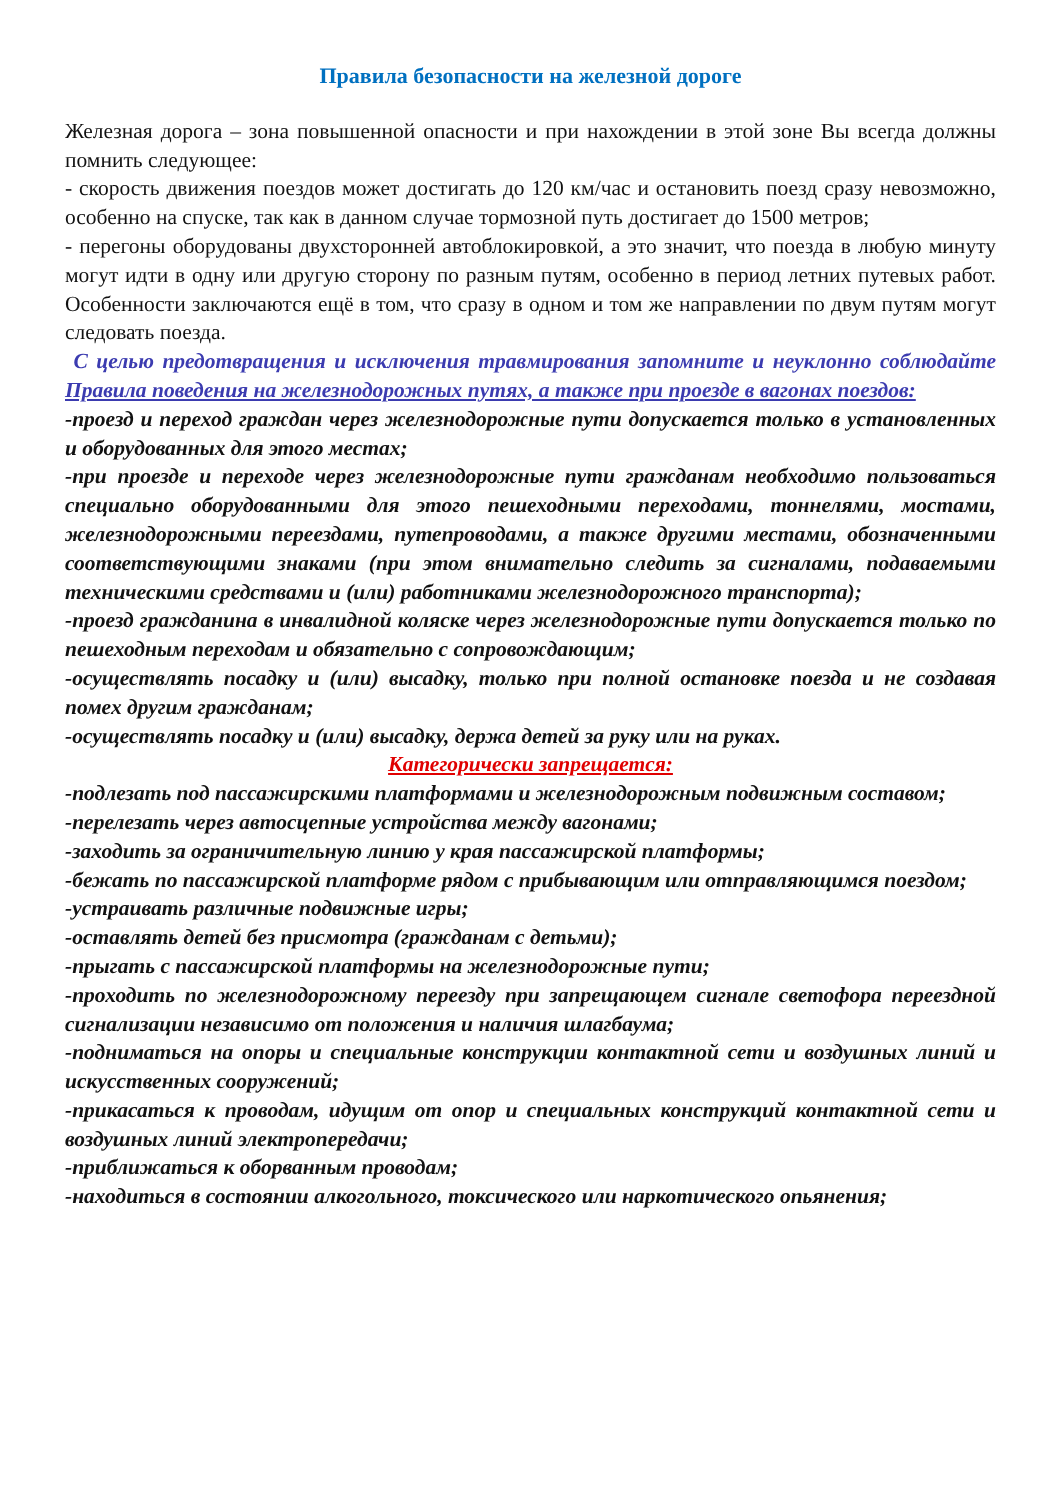Правила безопасности на железной дороге
Железная дорога – зона повышенной опасности и при нахождении в этой зоне Вы всегда должны помнить следующее:
- скорость движения поездов может достигать до 120 км/час и остановить поезд сразу невозможно, особенно на спуске, так как в данном случае тормозной путь достигает до 1500 метров;
- перегоны оборудованы двухсторонней автоблокировкой, а это значит, что поезда в любую минуту могут идти в одну или другую сторону по разным путям, особенно в период летних путевых работ. Особенности заключаются ещё в том, что сразу в одном и том же направлении по двум путям могут следовать поезда.
С целью предотвращения и исключения травмирования запомните и неуклонно соблюдайте Правила поведения на железнодорожных путях, а также при проезде в вагонах поездов:
-проезд и переход граждан через железнодорожные пути допускается только в установленных и оборудованных для этого местах;
-при проезде и переходе через железнодорожные пути гражданам необходимо пользоваться специально оборудованными для этого пешеходными переходами, тоннелями, мостами, железнодорожными переездами, путепроводами, а также другими местами, обозначенными соответствующими знаками (при этом внимательно следить за сигналами, подаваемыми техническими средствами и (или) работниками железнодорожного транспорта);
-проезд гражданина в инвалидной коляске через железнодорожные пути допускается только по пешеходным переходам и обязательно с сопровождающим;
-осуществлять посадку и (или) высадку, только при полной остановке поезда и не создавая помех другим гражданам;
-осуществлять посадку и (или) высадку, держа детей за руку или на руках.
Категорически запрещается:
-подлезать под пассажирскими платформами и железнодорожным подвижным составом;
-перелезать через автосцепные устройства между вагонами;
-заходить за ограничительную линию у края пассажирской платформы;
-бежать по пассажирской платформе рядом с прибывающим или отправляющимся поездом;
-устраивать различные подвижные игры;
-оставлять детей без присмотра (гражданам с детьми);
-прыгать с пассажирской платформы на железнодорожные пути;
-проходить по железнодорожному переезду при запрещающем сигнале светофора переездной сигнализации независимо от положения и наличия шлагбаума;
-подниматься на опоры и специальные конструкции контактной сети и воздушных линий и искусственных сооружений;
-прикасаться к проводам, идущим от опор и специальных конструкций контактной сети и воздушных линий электропередачи;
-приближаться к оборванным проводам;
-находиться в состоянии алкогольного, токсического или наркотического опьянения;